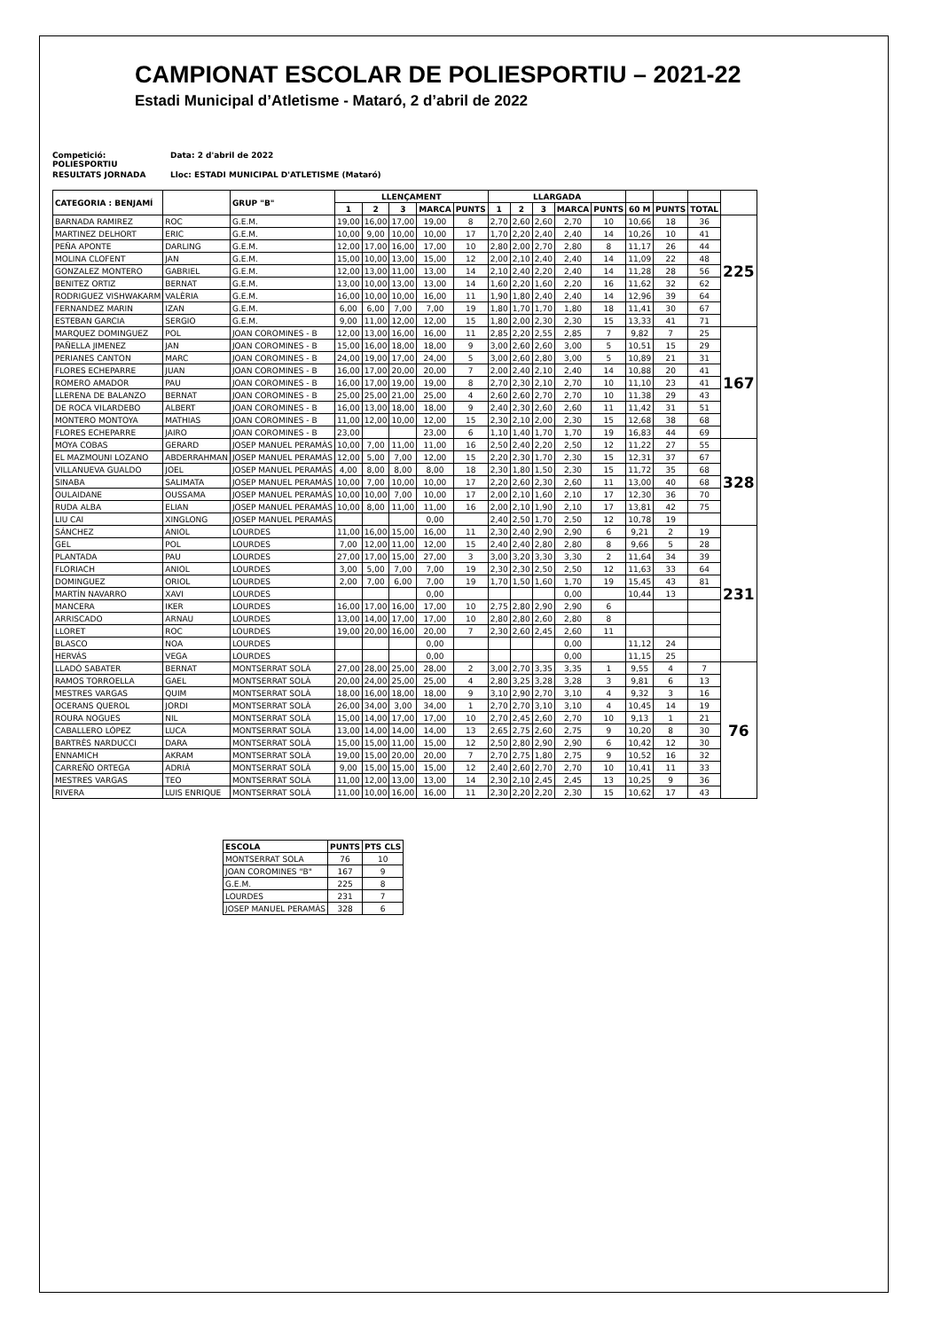CAMPIONAT ESCOLAR DE POLIESPORTIU – 2021-22
Estadi Municipal d’Atletisme - Mataró, 2 d’abril de 2022
Competició: POLIESPORTIU Data: 2 d'abril de 2022
RESULTATS JORNADA Lloc: ESTADI MUNICIPAL D'ATLETISME (Mataró)
| CATEGORIA : BENJAMÍ | | GRUP "B" | LLENÇAMENT | | | | | LLARGADA | | | | | | | | |
| --- | --- | --- | --- | --- | --- | --- | --- | --- | --- | --- | --- | --- | --- | --- | --- | --- |
| | | | 1 | 2 | 3 | MARCA | PUNTS | 1 | 2 | 3 | MARCA | PUNTS | 60 M | PUNTS | TOTAL | |
| BARNADA RAMIREZ | ROC | G.E.M. | 19,00 | 16,00 | 17,00 | 19,00 | 8 | 2,70 | 2,60 | 2,60 | 2,70 | 10 | 10,66 | 18 | 36 | 225 |
| MARTINEZ DELHORT | ERIC | G.E.M. | 10,00 | 9,00 | 10,00 | 10,00 | 17 | 1,70 | 2,20 | 2,40 | 2,40 | 14 | 10,26 | 10 | 41 | |
| PEÑA APONTE | DARLING | G.E.M. | 12,00 | 17,00 | 16,00 | 17,00 | 10 | 2,80 | 2,00 | 2,70 | 2,80 | 8 | 11,17 | 26 | 44 | |
| MOLINA CLOFENT | JAN | G.E.M. | 15,00 | 10,00 | 13,00 | 15,00 | 12 | 2,00 | 2,10 | 2,40 | 2,40 | 14 | 11,09 | 22 | 48 | |
| GONZALEZ MONTERO | GABRIEL | G.E.M. | 12,00 | 13,00 | 11,00 | 13,00 | 14 | 2,10 | 2,40 | 2,20 | 2,40 | 14 | 11,28 | 28 | 56 | |
| BENITEZ ORTIZ | BERNAT | G.E.M. | 13,00 | 10,00 | 13,00 | 13,00 | 14 | 1,60 | 2,20 | 1,60 | 2,20 | 16 | 11,62 | 32 | 62 | |
| RODRIGUEZ VISHWAKARM | VALÈRIA | G.E.M. | 16,00 | 10,00 | 10,00 | 16,00 | 11 | 1,90 | 1,80 | 2,40 | 2,40 | 14 | 12,96 | 39 | 64 | |
| FERNANDEZ MARIN | IZAN | G.E.M. | 6,00 | 6,00 | 7,00 | 7,00 | 19 | 1,80 | 1,70 | 1,70 | 1,80 | 18 | 11,41 | 30 | 67 | |
| ESTEBAN GARCIA | SERGIO | G.E.M. | 9,00 | 11,00 | 12,00 | 12,00 | 15 | 1,80 | 2,00 | 2,30 | 2,30 | 15 | 13,33 | 41 | 71 | |
| MARQUEZ DOMINGUEZ | POL | JOAN COROMINES - B | 12,00 | 13,00 | 16,00 | 16,00 | 11 | 2,85 | 2,20 | 2,55 | 2,85 | 7 | 9,82 | 7 | 25 | 167 |
| PAÑELLA JIMENEZ | JAN | JOAN COROMINES - B | 15,00 | 16,00 | 18,00 | 18,00 | 9 | 3,00 | 2,60 | 2,60 | 3,00 | 5 | 10,51 | 15 | 29 | |
| PERIANES CANTON | MARC | JOAN COROMINES - B | 24,00 | 19,00 | 17,00 | 24,00 | 5 | 3,00 | 2,60 | 2,80 | 3,00 | 5 | 10,89 | 21 | 31 | |
| FLORES ECHEPARRE | JUAN | JOAN COROMINES - B | 16,00 | 17,00 | 20,00 | 20,00 | 7 | 2,00 | 2,40 | 2,10 | 2,40 | 14 | 10,88 | 20 | 41 | |
| ROMERO AMADOR | PAU | JOAN COROMINES - B | 16,00 | 17,00 | 19,00 | 19,00 | 8 | 2,70 | 2,30 | 2,10 | 2,70 | 10 | 11,10 | 23 | 41 | |
| LLERENA DE BALANZO | BERNAT | JOAN COROMINES - B | 25,00 | 25,00 | 21,00 | 25,00 | 4 | 2,60 | 2,60 | 2,70 | 2,70 | 10 | 11,38 | 29 | 43 | |
| DE ROCA VILARDEBO | ALBERT | JOAN COROMINES - B | 16,00 | 13,00 | 18,00 | 18,00 | 9 | 2,40 | 2,30 | 2,60 | 2,60 | 11 | 11,42 | 31 | 51 | |
| MONTERO MONTOYA | MATHIAS | JOAN COROMINES - B | 11,00 | 12,00 | 10,00 | 12,00 | 15 | 2,30 | 2,10 | 2,00 | 2,30 | 15 | 12,68 | 38 | 68 | |
| FLORES ECHEPARRE | JAIRO | JOAN COROMINES - B | 23,00 | | | 23,00 | 6 | 1,10 | 1,40 | 1,70 | 1,70 | 19 | 16,83 | 44 | 69 | |
| MOYA COBAS | GERARD | JOSEP MANUEL PERAMÀS | 10,00 | 7,00 | 11,00 | 11,00 | 16 | 2,50 | 2,40 | 2,20 | 2,50 | 12 | 11,22 | 27 | 55 | 328 |
| EL MAZMOUNI LOZANO | ABDERRAHMAN | JOSEP MANUEL PERAMÀS | 12,00 | 5,00 | 7,00 | 12,00 | 15 | 2,20 | 2,30 | 1,70 | 2,30 | 15 | 12,31 | 37 | 67 | |
| VILLANUEVA GUALDO | JOEL | JOSEP MANUEL PERAMÀS | 4,00 | 8,00 | 8,00 | 8,00 | 18 | 2,30 | 1,80 | 1,50 | 2,30 | 15 | 11,72 | 35 | 68 | |
| SINABA | SALIMATA | JOSEP MANUEL PERAMÀS | 10,00 | 7,00 | 10,00 | 10,00 | 17 | 2,20 | 2,60 | 2,30 | 2,60 | 11 | 13,00 | 40 | 68 | |
| OULAIDANE | OUSSAMA | JOSEP MANUEL PERAMÀS | 10,00 | 10,00 | 7,00 | 10,00 | 17 | 2,00 | 2,10 | 1,60 | 2,10 | 17 | 12,30 | 36 | 70 | |
| RUDA ALBA | ELIAN | JOSEP MANUEL PERAMÀS | 10,00 | 8,00 | 11,00 | 11,00 | 16 | 2,00 | 2,10 | 1,90 | 2,10 | 17 | 13,81 | 42 | 75 | |
| LIU CAI | XINGLONG | JOSEP MANUEL PERAMÀS | | | | 0,00 | | 2,40 | 2,50 | 1,70 | 2,50 | 12 | 10,78 | 19 | | |
| SÁNCHEZ | ANIOL | LOURDES | 11,00 | 16,00 | 15,00 | 16,00 | 11 | 2,30 | 2,40 | 2,90 | 2,90 | 6 | 9,21 | 2 | 19 | 231 |
| GEL | POL | LOURDES | 7,00 | 12,00 | 11,00 | 12,00 | 15 | 2,40 | 2,40 | 2,80 | 2,80 | 8 | 9,66 | 5 | 28 | |
| PLANTADA | PAU | LOURDES | 27,00 | 17,00 | 15,00 | 27,00 | 3 | 3,00 | 3,20 | 3,30 | 3,30 | 2 | 11,64 | 34 | 39 | |
| FLORIACH | ANIOL | LOURDES | 3,00 | 5,00 | 7,00 | 7,00 | 19 | 2,30 | 2,30 | 2,50 | 2,50 | 12 | 11,63 | 33 | 64 | |
| DOMINGUEZ | ORIOL | LOURDES | 2,00 | 7,00 | 6,00 | 7,00 | 19 | 1,70 | 1,50 | 1,60 | 1,70 | 19 | 15,45 | 43 | 81 | |
| MARTÍN NAVARRO | XAVI | LOURDES | | | | 0,00 | | | | | 0,00 | | 10,44 | 13 | | |
| MANCERA | IKER | LOURDES | 16,00 | 17,00 | 16,00 | 17,00 | 10 | 2,75 | 2,80 | 2,90 | 2,90 | 6 | | | | |
| ARRISCADO | ARNAU | LOURDES | 13,00 | 14,00 | 17,00 | 17,00 | 10 | 2,80 | 2,80 | 2,60 | 2,80 | 8 | | | | |
| LLORET | ROC | LOURDES | 19,00 | 20,00 | 16,00 | 20,00 | 7 | 2,30 | 2,60 | 2,45 | 2,60 | 11 | | | | |
| BLASCO | NOA | LOURDES | | | | 0,00 | | | | | 0,00 | | 11,12 | 24 | | |
| HERVÁS | VEGA | LOURDES | | | | 0,00 | | | | | 0,00 | | 11,15 | 25 | | |
| LLADÓ SABATER | BERNAT | MONTSERRAT SOLÀ | 27,00 | 28,00 | 25,00 | 28,00 | 2 | 3,00 | 2,70 | 3,35 | 3,35 | 1 | 9,55 | 4 | 7 | 76 |
| RAMOS TORROELLA | GAEL | MONTSERRAT SOLÀ | 20,00 | 24,00 | 25,00 | 25,00 | 4 | 2,80 | 3,25 | 3,28 | 3,28 | 3 | 9,81 | 6 | 13 | |
| MESTRES VARGAS | QUIM | MONTSERRAT SOLÀ | 18,00 | 16,00 | 18,00 | 18,00 | 9 | 3,10 | 2,90 | 2,70 | 3,10 | 4 | 9,32 | 3 | 16 | |
| OCERANS QUEROL | JORDI | MONTSERRAT SOLÀ | 26,00 | 34,00 | 3,00 | 34,00 | 1 | 2,70 | 2,70 | 3,10 | 3,10 | 4 | 10,45 | 14 | 19 | |
| ROURA NOGUES | NIL | MONTSERRAT SOLÀ | 15,00 | 14,00 | 17,00 | 17,00 | 10 | 2,70 | 2,45 | 2,60 | 2,70 | 10 | 9,13 | 1 | 21 | |
| CABALLERO LÓPEZ | LUCA | MONTSERRAT SOLÀ | 13,00 | 14,00 | 14,00 | 14,00 | 13 | 2,65 | 2,75 | 2,60 | 2,75 | 9 | 10,20 | 8 | 30 | |
| BARTRÈS NARDUCCI | DARA | MONTSERRAT SOLÀ | 15,00 | 15,00 | 11,00 | 15,00 | 12 | 2,50 | 2,80 | 2,90 | 2,90 | 6 | 10,42 | 12 | 30 | |
| ENNAMICH | AKRAM | MONTSERRAT SOLÀ | 19,00 | 15,00 | 20,00 | 20,00 | 7 | 2,70 | 2,75 | 1,80 | 2,75 | 9 | 10,52 | 16 | 32 | |
| CARREÑO ORTEGA | ADRIÀ | MONTSERRAT SOLÀ | 9,00 | 15,00 | 15,00 | 15,00 | 12 | 2,40 | 2,60 | 2,70 | 2,70 | 10 | 10,41 | 11 | 33 | |
| MESTRES VARGAS | TEO | MONTSERRAT SOLÀ | 11,00 | 12,00 | 13,00 | 13,00 | 14 | 2,30 | 2,10 | 2,45 | 2,45 | 13 | 10,25 | 9 | 36 | |
| RIVERA | LUIS ENRIQUE | MONTSERRAT SOLÀ | 11,00 | 10,00 | 16,00 | 16,00 | 11 | 2,30 | 2,20 | 2,20 | 2,30 | 15 | 10,62 | 17 | 43 | |
| ESCOLA | PUNTS | PTS CLS |
| --- | --- | --- |
| MONTSERRAT SOLA | 76 | 10 |
| JOAN COROMINES "B" | 167 | 9 |
| G.E.M. | 225 | 8 |
| LOURDES | 231 | 7 |
| JOSEP MANUEL PERAMÀS | 328 | 6 |